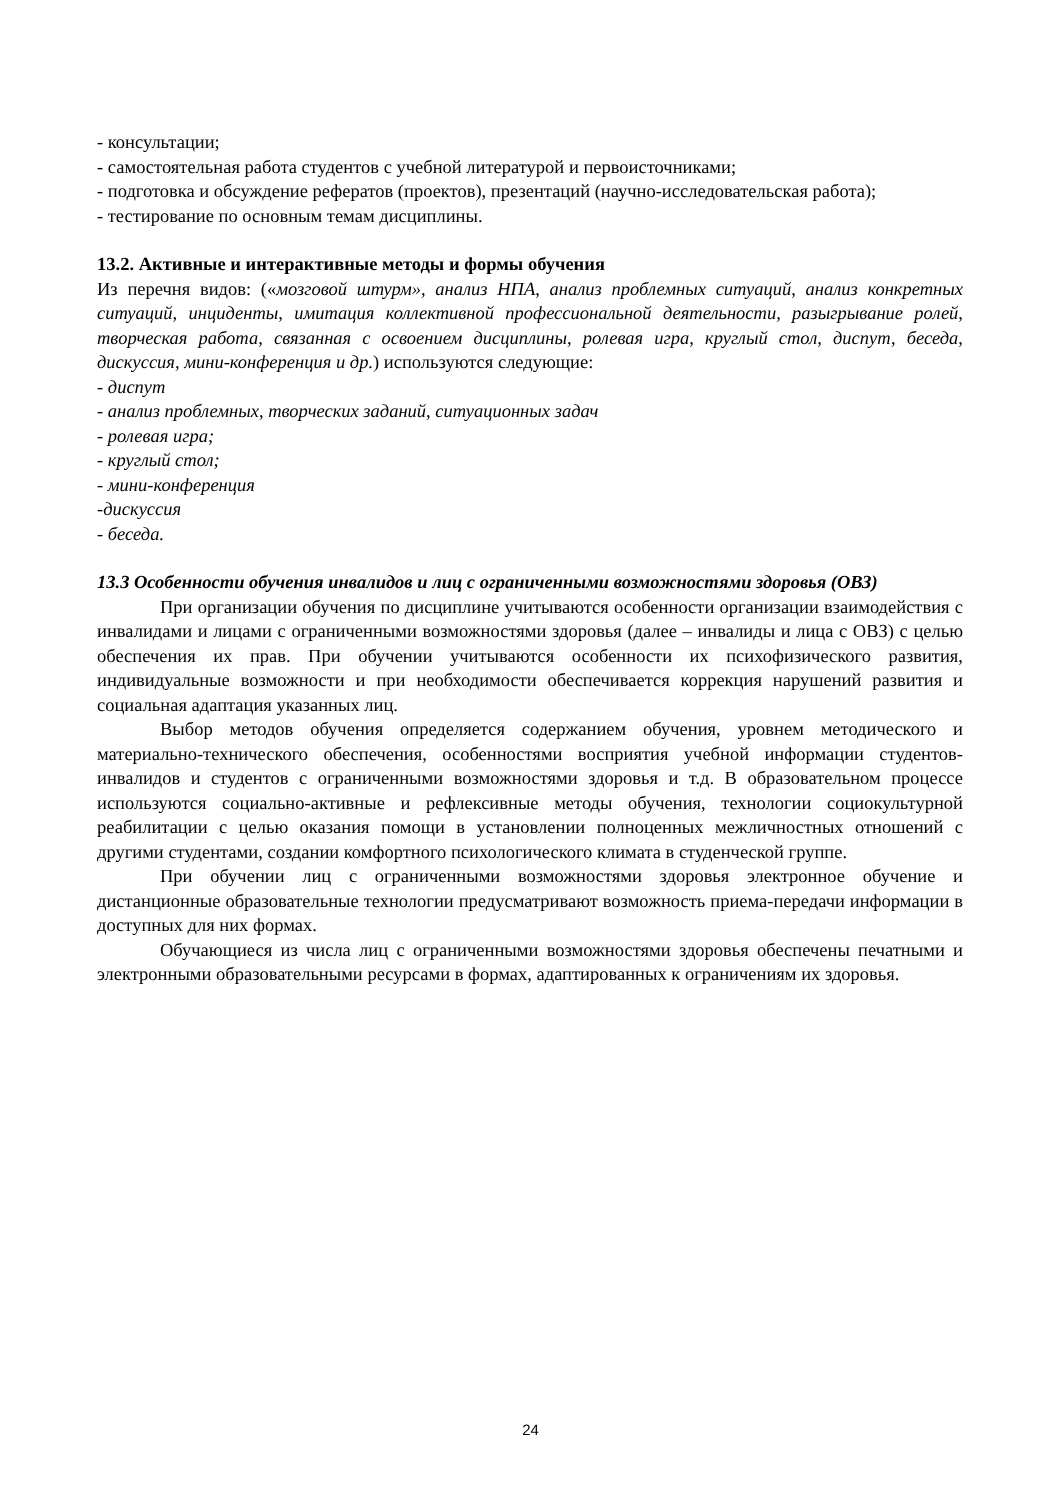- консультации;
- самостоятельная работа студентов с учебной литературой и первоисточниками;
- подготовка и обсуждение рефератов (проектов), презентаций (научно-исследовательская работа);
- тестирование по основным темам дисциплины.
13.2. Активные и интерактивные методы и формы обучения
Из перечня видов: («мозговой штурм», анализ НПА, анализ проблемных ситуаций, анализ конкретных ситуаций, инциденты, имитация коллективной профессиональной деятельности, разыгрывание ролей, творческая работа, связанная с освоением дисциплины, ролевая игра, круглый стол, диспут, беседа, дискуссия, мини-конференция и др.) используются следующие:
- диспут
- анализ проблемных, творческих заданий, ситуационных задач
- ролевая игра;
- круглый стол;
- мини-конференция
-дискуссия
- беседа.
13.3 Особенности обучения инвалидов и лиц с ограниченными возможностями здоровья (ОВЗ)
При организации обучения по дисциплине учитываются особенности организации взаимодействия с инвалидами и лицами с ограниченными возможностями здоровья (далее – инвалиды и лица с ОВЗ) с целью обеспечения их прав. При обучении учитываются особенности их психофизического развития, индивидуальные возможности и при необходимости обеспечивается коррекция нарушений развития и социальная адаптация указанных лиц.
Выбор методов обучения определяется содержанием обучения, уровнем методического и материально-технического обеспечения, особенностями восприятия учебной информации студентов-инвалидов и студентов с ограниченными возможностями здоровья и т.д. В образовательном процессе используются социально-активные и рефлексивные методы обучения, технологии социокультурной реабилитации с целью оказания помощи в установлении полноценных межличностных отношений с другими студентами, создании комфортного психологического климата в студенческой группе.
При обучении лиц с ограниченными возможностями здоровья электронное обучение и дистанционные образовательные технологии предусматривают возможность приема-передачи информации в доступных для них формах.
Обучающиеся из числа лиц с ограниченными возможностями здоровья обеспечены печатными и электронными образовательными ресурсами в формах, адаптированных к ограничениям их здоровья.
24